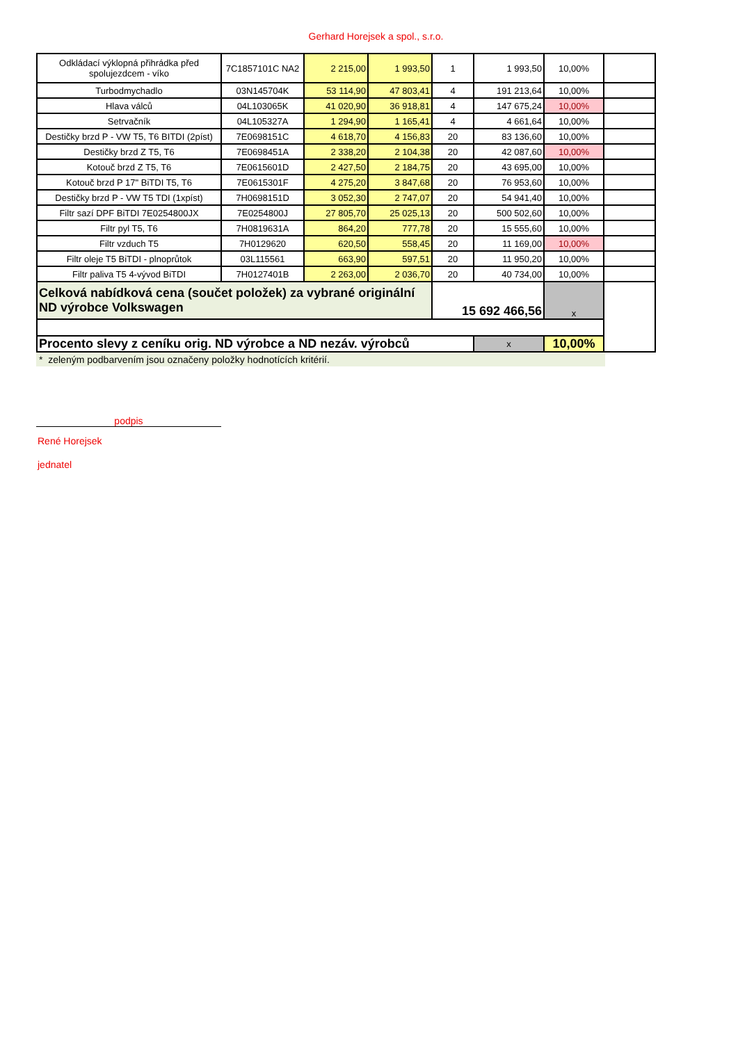Gerhard Horejsek a spol., s.r.o.
| Odkládací výklopná přihrádka před spolujezdcem - víko | 7C1857101C NA2 | 2 215,00 | 1 993,50 | 1 | 1 993,50 | 10,00% | |
| Turbodmychadlo | 03N145704K | 53 114,90 | 47 803,41 | 4 | 191 213,64 | 10,00% | |
| Hlava válců | 04L103065K | 41 020,90 | 36 918,81 | 4 | 147 675,24 | 10,00% | |
| Setrvačník | 04L105327A | 1 294,90 | 1 165,41 | 4 | 4 661,64 | 10,00% | |
| Destičky brzd P - VW T5, T6 BITDI (2píst) | 7E0698151C | 4 618,70 | 4 156,83 | 20 | 83 136,60 | 10,00% | |
| Destičky brzd Z T5, T6 | 7E0698451A | 2 338,20 | 2 104,38 | 20 | 42 087,60 | 10,00% | |
| Kotouč brzd Z T5, T6 | 7E0615601D | 2 427,50 | 2 184,75 | 20 | 43 695,00 | 10,00% | |
| Kotouč brzd P 17" BiTDI T5, T6 | 7E0615301F | 4 275,20 | 3 847,68 | 20 | 76 953,60 | 10,00% | |
| Destičky brzd P - VW T5 TDI (1xpíst) | 7H0698151D | 3 052,30 | 2 747,07 | 20 | 54 941,40 | 10,00% | |
| Filtr sazí DPF BiTDI 7E0254800JX | 7E0254800J | 27 805,70 | 25 025,13 | 20 | 500 502,60 | 10,00% | |
| Filtr pyl T5, T6 | 7H0819631A | 864,20 | 777,78 | 20 | 15 555,60 | 10,00% | |
| Filtr vzduch T5 | 7H0129620 | 620,50 | 558,45 | 20 | 11 169,00 | 10,00% | |
| Filtr oleje T5 BiTDI - plnoprůtok | 03L115561 | 663,90 | 597,51 | 20 | 11 950,20 | 10,00% | |
| Filtr paliva T5 4-vývod BiTDI | 7H0127401B | 2 263,00 | 2 036,70 | 20 | 40 734,00 | 10,00% | |
| Celková nabídková cena (součet položek) za vybrané originální ND výrobce Volkswagen | | | | 15 692 466,56 | | x | |
| Procento slevy z ceníku orig. ND výrobce a ND nezáv. výrobců | | | | | x | 10,00% | |
* zeleným podbarvením jsou označeny položky hodnotících kritérií.
podpis
René Horejsek
jednatel